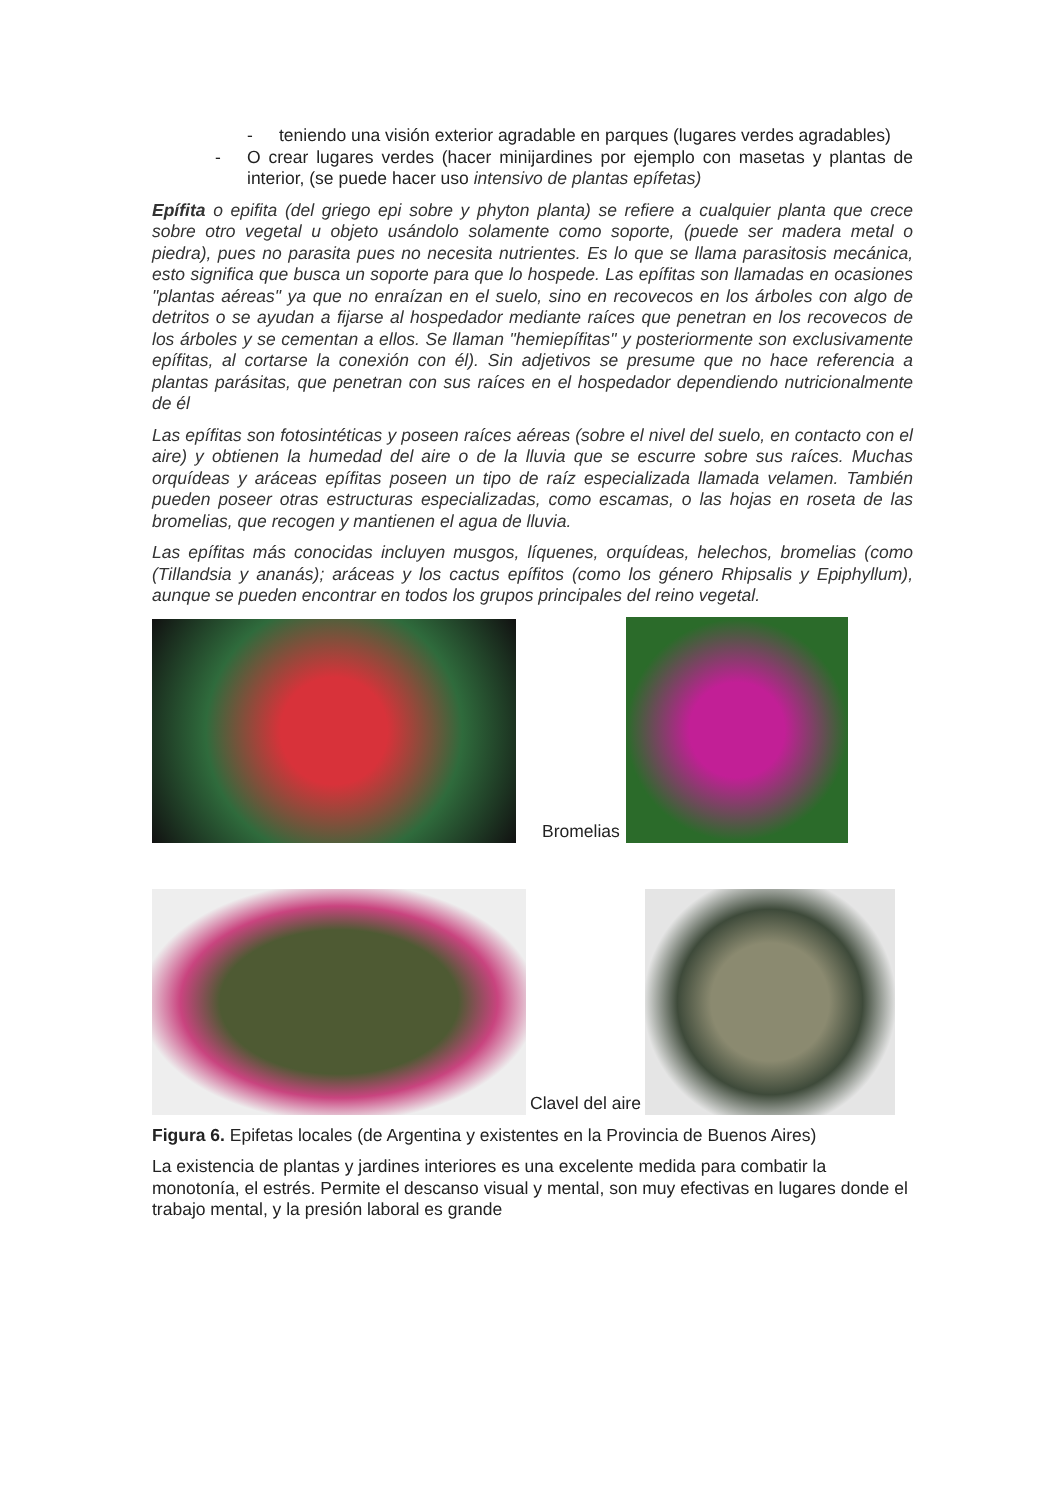- teniendo una visión exterior agradable en parques (lugares verdes agradables)
- O crear lugares verdes (hacer minijardines por ejemplo con masetas y plantas de interior, (se puede hacer uso intensivo de plantas epífetas)
Epífita o epifita (del griego epi sobre y phyton planta) se refiere a cualquier planta que crece sobre otro vegetal u objeto usándolo solamente como soporte, (puede ser madera metal o piedra), pues no parasita pues no necesita nutrientes. Es lo que se llama parasitosis mecánica, esto significa que busca un soporte para que lo hospede. Las epífitas son llamadas en ocasiones "plantas aéreas" ya que no enraízan en el suelo, sino en recovecos en los árboles con algo de detritos o se ayudan a fijarse al hospedador mediante raíces que penetran en los recovecos de los árboles y se cementan a ellos. Se llaman "hemiepífitas" y posteriormente son exclusivamente epífitas, al cortarse la conexión con él). Sin adjetivos se presume que no hace referencia a plantas parásitas, que penetran con sus raíces en el hospedador dependiendo nutricionalmente de él
Las epífitas son fotosintéticas y poseen raíces aéreas (sobre el nivel del suelo, en contacto con el aire) y obtienen la humedad del aire o de la lluvia que se escurre sobre sus raíces. Muchas orquídeas y aráceas epífitas poseen un tipo de raíz especializada llamada velamen. También pueden poseer otras estructuras especializadas, como escamas, o las hojas en roseta de las bromelias, que recogen y mantienen el agua de lluvia.
Las epífitas más conocidas incluyen musgos, líquenes, orquídeas, helechos, bromelias (como (Tillandsia y ananás); aráceas y los cactus epífitos (como los género Rhipsalis y Epiphyllum), aunque se pueden encontrar en todos los grupos principales del reino vegetal.
Bromelias
Clavel del aire
Figura 6. Epifetas locales (de Argentina y existentes en la Provincia de Buenos Aires)
La existencia de plantas y jardines interiores es una excelente medida para combatir la monotonía, el estrés. Permite el descanso visual y mental, son muy efectivas en lugares donde el trabajo mental, y la presión laboral es grande